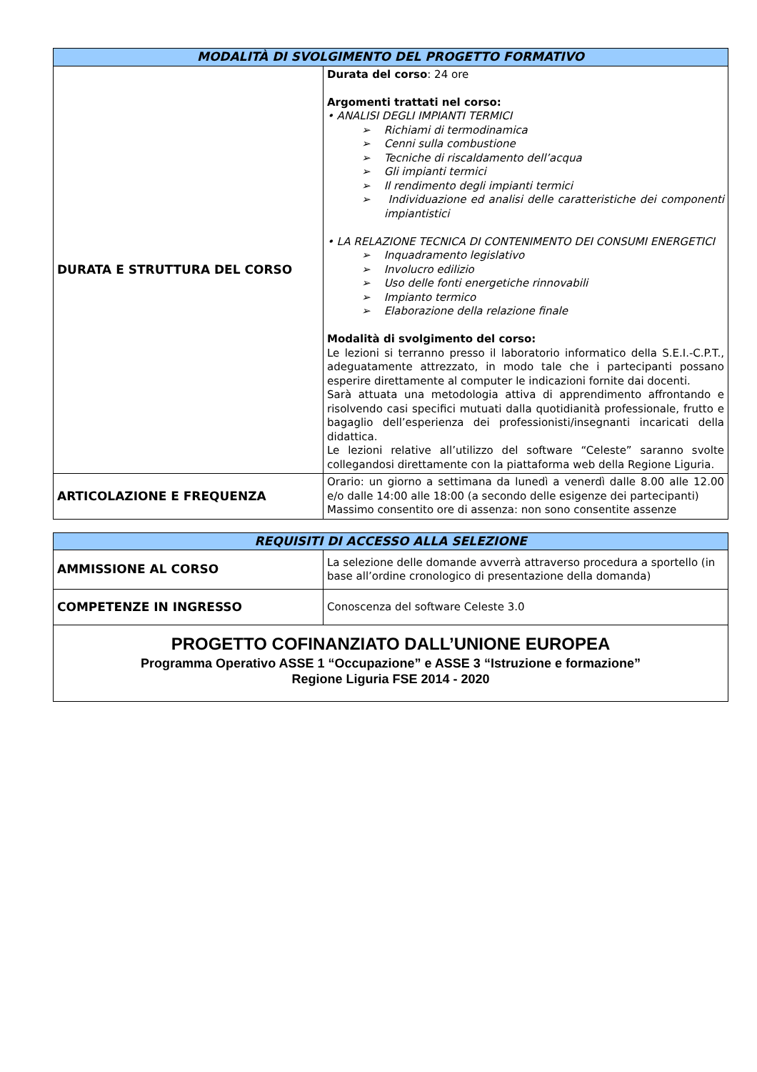| MODALITÀ DI SVOLGIMENTO DEL PROGETTO FORMATIVO | |
| --- | --- |
| DURATA E STRUTTURA DEL CORSO | Durata del corso : 24 ore Argomenti trattati nel corso: • ANALISI DEGLI IMPIANTI TERMICI ➢ Richiami di termodinamica ➢ Cenni sulla combustione ➢ Tecniche di riscaldamento dell’acqua ➢ Gli impianti termici ➢ Il rendimento degli impianti termici ➢ Individuazione ed analisi delle caratteristiche dei componenti impiantistici • LA RELAZIONE TECNICA DI CONTENIMENTO DEI CONSUMI ENERGETICI ➢ Inquadramento legislativo ➢ Involucro edilizio ➢ Uso delle fonti energetiche rinnovabili ➢ Impianto termico ➢ Elaborazione della relazione finale Modalità di svolgimento del corso: Le lezioni si terranno presso il laboratorio informatico della S.E.I.-C.P.T., adeguatamente attrezzato, in modo tale che i partecipanti possano esperire direttamente al computer le indicazioni fornite dai docenti. Sarà attuata una metodologia attiva di apprendimento affrontando e risolvendo casi specifici mutuati dalla quotidianità professionale, frutto e bagaglio dell’esperienza dei professionisti/insegnanti incaricati della didattica. Le lezioni relative all’utilizzo del software “Celeste” saranno svolte collegandosi direttamente con la piattaforma web della Regione Liguria. |
| ARTICOLAZIONE E FREQUENZA | Orario: un giorno a settimana da lunedì a venerdì dalle 8.00 alle 12.00 e/o dalle 14:00 alle 18:00 (a secondo delle esigenze dei partecipanti) Massimo consentito ore di assenza: non sono consentite assenze |
| REQUISITI DI ACCESSO ALLA SELEZIONE | |
| --- | --- |
| AMMISSIONE AL CORSO | La selezione delle domande avverrà attraverso procedura a sportello (in base all’ordine cronologico di presentazione della domanda) |
| COMPETENZE IN INGRESSO | Conoscenza del software Celeste 3.0 |
| PROGETTO COFINANZIATO DALL’UNIONE EUROPEA Programma Operativo ASSE 1 “Occupazione” e ASSE 3 “Istruzione e formazione” Regione Liguria FSE 2014 - 2020 | |